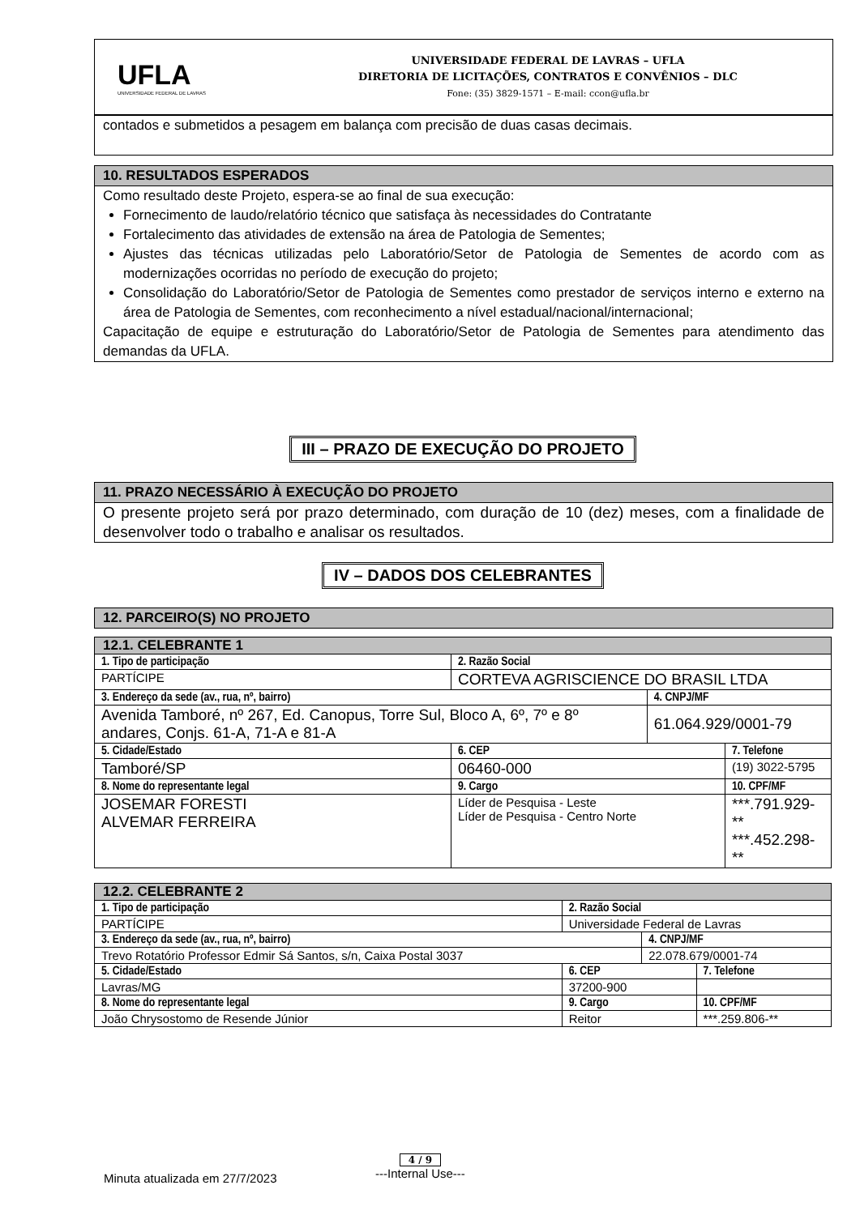UFLA
UNIVERSIDADE FEDERAL DE LAVRAS
UNIVERSIDADE FEDERAL DE LAVRAS – UFLA
DIRETORIA DE LICITAÇÕES, CONTRATOS E CONVÊNIOS – DLC
Fone: (35) 3829-1571 – E-mail: ccon@ufla.br
contados e submetidos a pesagem em balança com precisão de duas casas decimais.
10. RESULTADOS ESPERADOS
Como resultado deste Projeto, espera-se ao final de sua execução:
Fornecimento de laudo/relatório técnico que satisfaça às necessidades do Contratante
Fortalecimento das atividades de extensão na área de Patologia de Sementes;
Ajustes das técnicas utilizadas pelo Laboratório/Setor de Patologia de Sementes de acordo com as modernizações ocorridas no período de execução do projeto;
Consolidação do Laboratório/Setor de Patologia de Sementes como prestador de serviços interno e externo na área de Patologia de Sementes, com reconhecimento a nível estadual/nacional/internacional;
Capacitação de equipe e estruturação do Laboratório/Setor de Patologia de Sementes para atendimento das demandas da UFLA.
III – PRAZO DE EXECUÇÃO DO PROJETO
11. PRAZO NECESSÁRIO À EXECUÇÃO DO PROJETO
O presente projeto será por prazo determinado, com duração de 10 (dez) meses, com a finalidade de desenvolver todo o trabalho e analisar os resultados.
IV – DADOS DOS CELEBRANTES
12. PARCEIRO(S) NO PROJETO
| 12.1. CELEBRANTE 1 | | | | | |
| 1. Tipo de participação | 2. Razão Social | | | | |
| PARTÍCIPE | CORTEVA AGRISCIENCE DO BRASIL LTDA | | | | |
| 3. Endereço da sede (av., rua, nº, bairro) | | | | 4. CNPJ/MF | |
| Avenida Tamboré, nº 267, Ed. Canopus, Torre Sul, Bloco A, 6º, 7º e 8º andares, Conjs. 61-A, 71-A e 81-A | | | | 61.064.929/0001-79 | |
| 5. Cidade/Estado | | | 6. CEP | | 7. Telefone |
| Tamboré/SP | | | 06460-000 | | (19) 3022-5795 |
| 8. Nome do representante legal | | 9. Cargo | | | 10. CPF/MF |
| JOSEMAR FORESTI ALVEMAR FERREIRA | | Líder de Pesquisa - Leste Líder de Pesquisa - Centro Norte | | | ***.791.929-** ***.452.298-** |
| 12.2. CELEBRANTE 2 | | | | | |
| 1. Tipo de participação | 2. Razão Social | | | | |
| PARTÍCIPE | Universidade Federal de Lavras | | | | |
| 3. Endereço da sede (av., rua, nº, bairro) | | | | 4. CNPJ/MF | |
| Trevo Rotatório Professor Edmir Sá Santos, s/n, Caixa Postal 3037 | | | | 22.078.679/0001-74 | |
| 5. Cidade/Estado | | | 6. CEP | | 7. Telefone |
| Lavras/MG | | | 37200-900 | | |
| 8. Nome do representante legal | | 9. Cargo | | | 10. CPF/MF |
| João Chrysostomo de Resende Júnior | | Reitor | | | ***.259.806-** |
Minuta atualizada em 27/7/2023
4 / 9
---Internal Use---